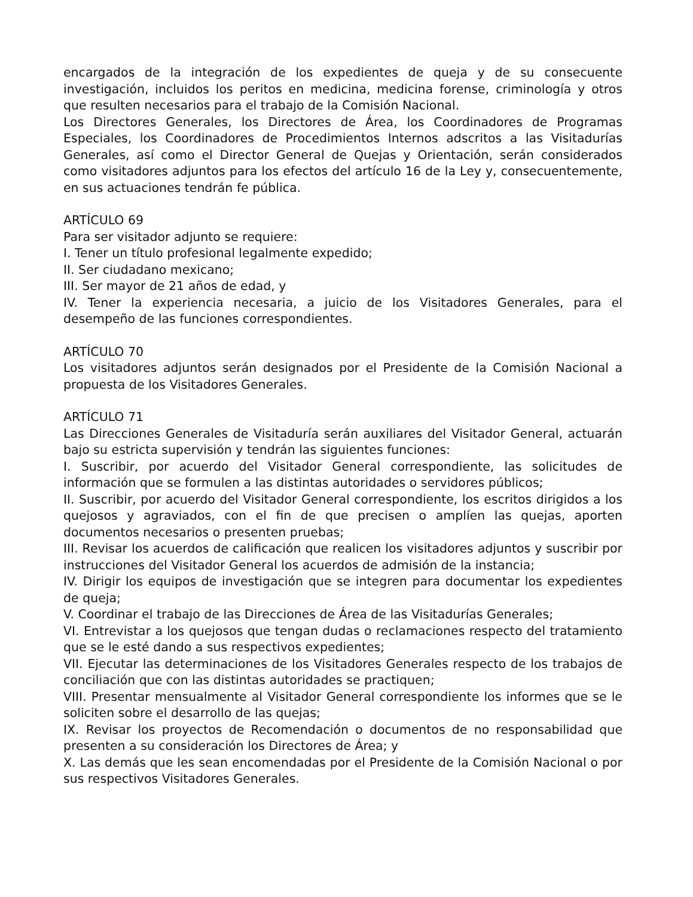encargados de la integración de los expedientes de queja y de su consecuente investigación, incluidos los peritos en medicina, medicina forense, criminología y otros que resulten necesarios para el trabajo de la Comisión Nacional.
Los Directores Generales, los Directores de Área, los Coordinadores de Programas Especiales, los Coordinadores de Procedimientos Internos adscritos a las Visitadurías Generales, así como el Director General de Quejas y Orientación, serán considerados como visitadores adjuntos para los efectos del artículo 16 de la Ley y, consecuentemente, en sus actuaciones tendrán fe pública.
ARTÍCULO 69
Para ser visitador adjunto se requiere:
I. Tener un título profesional legalmente expedido;
II. Ser ciudadano mexicano;
III. Ser mayor de 21 años de edad, y
IV. Tener la experiencia necesaria, a juicio de los Visitadores Generales, para el desempeño de las funciones correspondientes.
ARTÍCULO 70
Los visitadores adjuntos serán designados por el Presidente de la Comisión Nacional a propuesta de los Visitadores Generales.
ARTÍCULO 71
Las Direcciones Generales de Visitaduría serán auxiliares del Visitador General, actuarán bajo su estricta supervisión y tendrán las siguientes funciones:
I. Suscribir, por acuerdo del Visitador General correspondiente, las solicitudes de información que se formulen a las distintas autoridades o servidores públicos;
II. Suscribir, por acuerdo del Visitador General correspondiente, los escritos dirigidos a los quejosos y agraviados, con el fin de que precisen o amplíen las quejas, aporten documentos necesarios o presenten pruebas;
III. Revisar los acuerdos de calificación que realicen los visitadores adjuntos y suscribir por instrucciones del Visitador General los acuerdos de admisión de la instancia;
IV. Dirigir los equipos de investigación que se integren para documentar los expedientes de queja;
V. Coordinar el trabajo de las Direcciones de Área de las Visitadurías Generales;
VI. Entrevistar a los quejosos que tengan dudas o reclamaciones respecto del tratamiento que se le esté dando a sus respectivos expedientes;
VII. Ejecutar las determinaciones de los Visitadores Generales respecto de los trabajos de conciliación que con las distintas autoridades se practiquen;
VIII. Presentar mensualmente al Visitador General correspondiente los informes que se le soliciten sobre el desarrollo de las quejas;
IX. Revisar los proyectos de Recomendación o documentos de no responsabilidad que presenten a su consideración los Directores de Área; y
X. Las demás que les sean encomendadas por el Presidente de la Comisión Nacional o por sus respectivos Visitadores Generales.